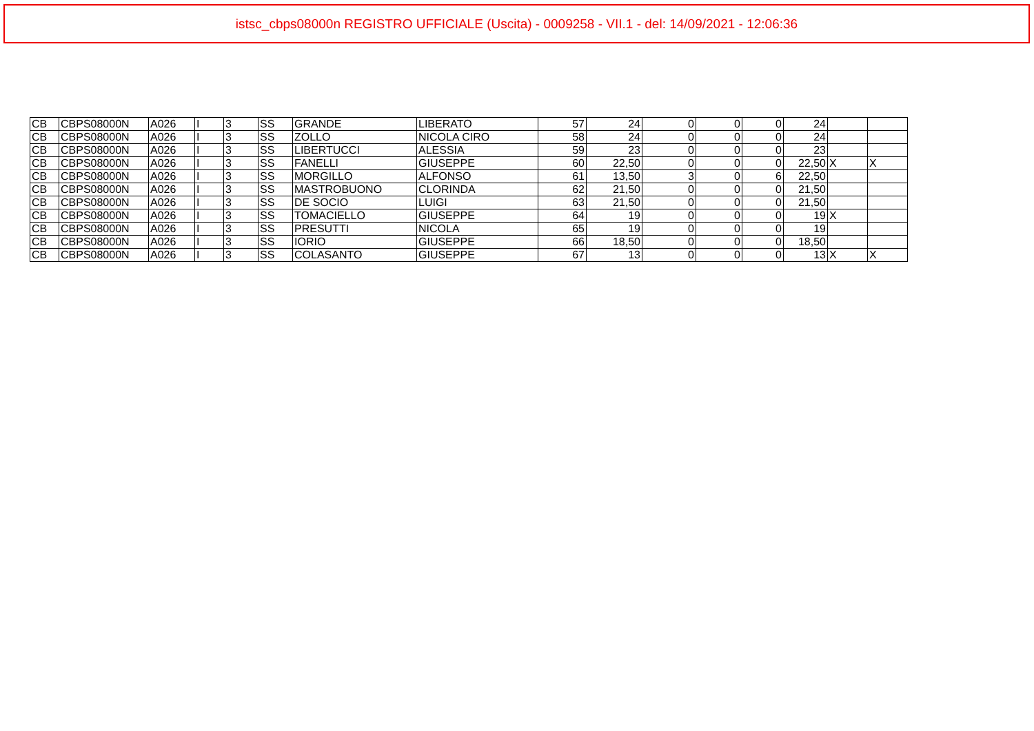istsc_cbps08000n REGISTRO UFFICIALE (Uscita) - 0009258 - VII.1 - del: 14/09/2021 - 12:06:36
| CB | CBPS08000N | A026 | I | 3 | SS | GRANDE | LIBERATO | 57 | 24 | 0 | 0 | 0 | 24 | | |
| CB | CBPS08000N | A026 | I | 3 | SS | ZOLLO | NICOLA CIRO | 58 | 24 | 0 | 0 | 0 | 24 | | |
| CB | CBPS08000N | A026 | I | 3 | SS | LIBERTUCCI | ALESSIA | 59 | 23 | 0 | 0 | 0 | 23 | | |
| CB | CBPS08000N | A026 | I | 3 | SS | FANELLI | GIUSEPPE | 60 | 22,50 | 0 | 0 | 0 | 22,50 | X | X |
| CB | CBPS08000N | A026 | I | 3 | SS | MORGILLO | ALFONSO | 61 | 13,50 | 3 | 0 | 6 | 22,50 | | |
| CB | CBPS08000N | A026 | I | 3 | SS | MASTROBUONO | CLORINDA | 62 | 21,50 | 0 | 0 | 0 | 21,50 | | |
| CB | CBPS08000N | A026 | I | 3 | SS | DE SOCIO | LUIGI | 63 | 21,50 | 0 | 0 | 0 | 21,50 | | |
| CB | CBPS08000N | A026 | I | 3 | SS | TOMACIELLO | GIUSEPPE | 64 | 19 | 0 | 0 | 0 | 19 | X | |
| CB | CBPS08000N | A026 | I | 3 | SS | PRESUTTI | NICOLA | 65 | 19 | 0 | 0 | 0 | 19 | | |
| CB | CBPS08000N | A026 | I | 3 | SS | IORIO | GIUSEPPE | 66 | 18,50 | 0 | 0 | 0 | 18,50 | | |
| CB | CBPS08000N | A026 | I | 3 | SS | COLASANTO | GIUSEPPE | 67 | 13 | 0 | 0 | 0 | 13 | X | X |